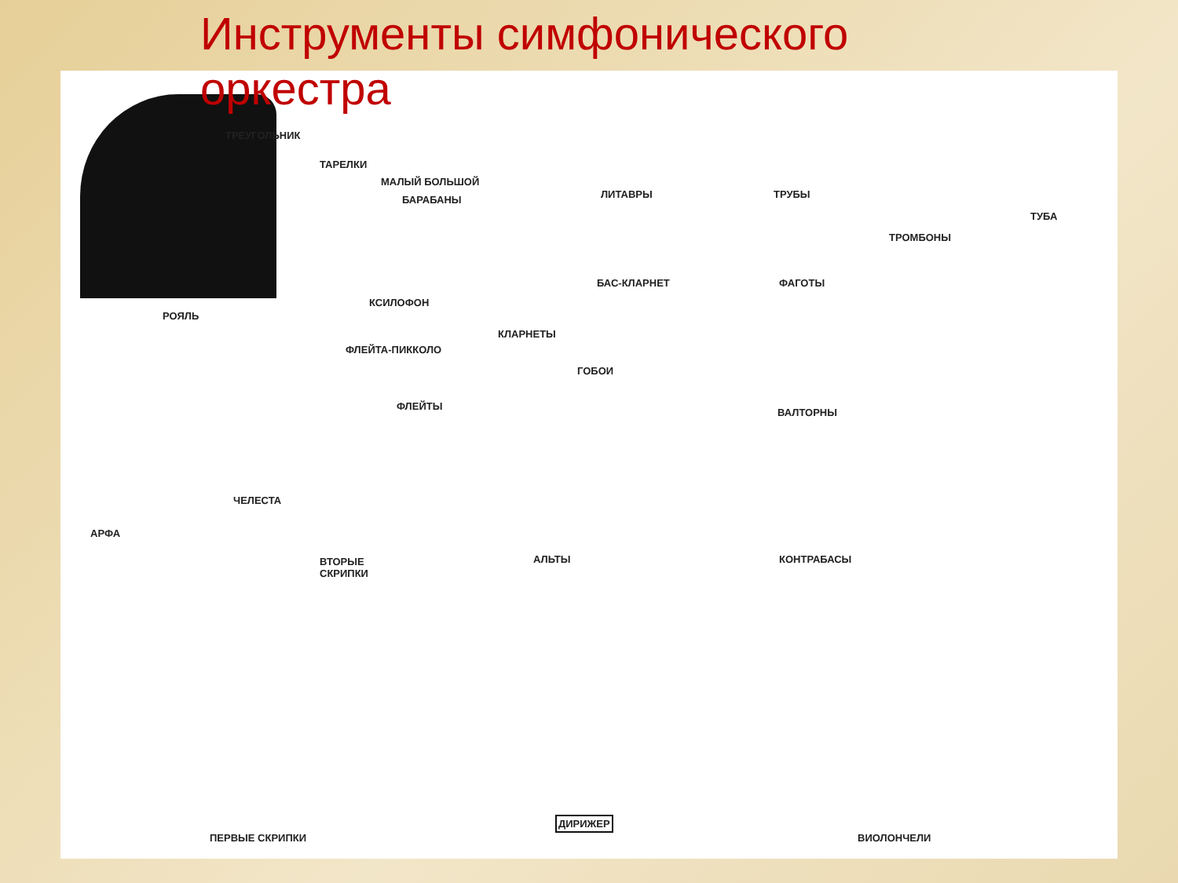Инструменты симфонического оркестра
РОЯЛЬ
ТРЕУГОЛЬНИК
ТАРЕЛКИ
МАЛЫЙ БОЛЬШОЙ
БАРАБАНЫ ЛИТАВРЫ ТРУБЫ
ТРОМБОНЫ
ТУБА
КСИЛОФОН
БАС-КЛАРНЕТ ФАГОТЫ
КЛАРНЕТЫ
ФЛЕЙТА-ПИККОЛО
ГОБОИ
ФЛЕЙТЫ
ВАЛТОРНЫ
ЧЕЛЕСТА
АРФА
ВТОРЫЕ
СКРИПКИ
АЛЬТЫ КОНТРАБАСЫ
ПЕРВЫЕ СКРИПКИ
ДИРИЖЕР
ВИОЛОНЧЕЛИ